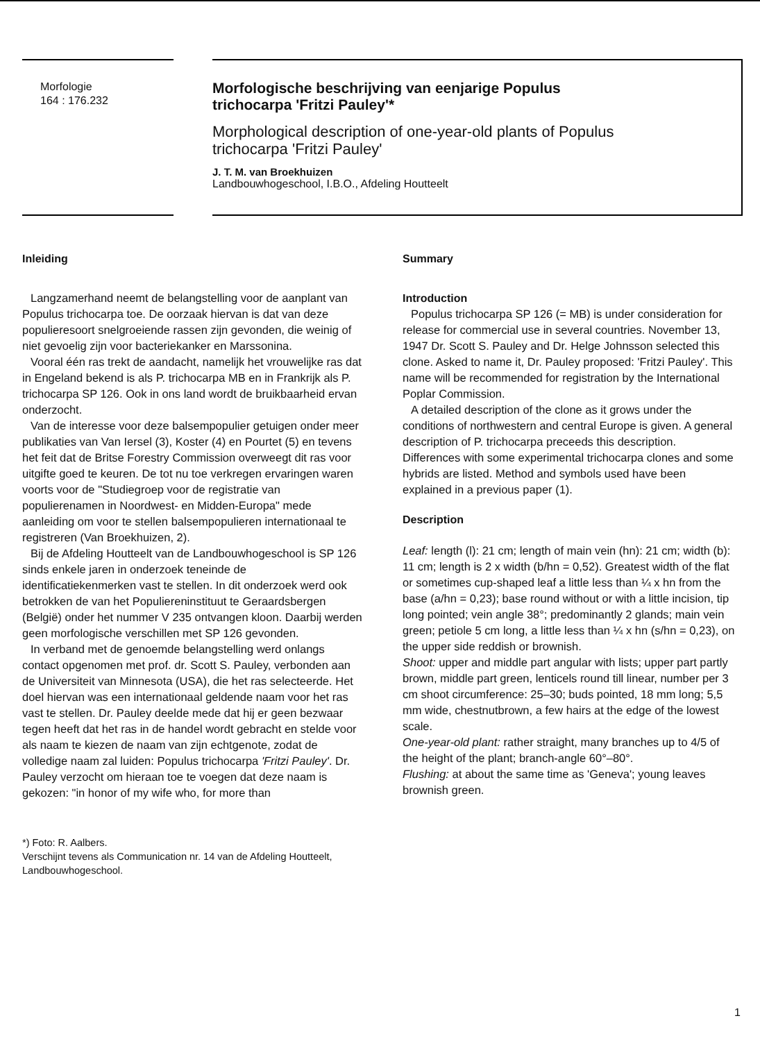Morfologie
164 : 176.232
Morfologische beschrijving van eenjarige Populus
trichocarpa 'Fritzi Pauley'*
Morphological description of one-year-old plants of Populus
trichocarpa 'Fritzi Pauley'
J. T. M. van Broekhuizen
Landbouwhogeschool, I.B.O., Afdeling Houtteelt
Inleiding
Langzamerhand neemt de belangstelling voor de aanplant van Populus trichocarpa toe. De oorzaak hiervan is dat van deze populieresoort snelgroeiende rassen zijn gevonden, die weinig of niet gevoelig zijn voor bacteriekanker en Marssonina.
Vooral één ras trekt de aandacht, namelijk het vrouwelijke ras dat in Engeland bekend is als P. trichocarpa MB en in Frankrijk als P. trichocarpa SP 126. Ook in ons land wordt de bruikbaarheid ervan onderzocht.
Van de interesse voor deze balsempopulier getuigen onder meer publikaties van Van Iersel (3), Koster (4) en Pourtet (5) en tevens het feit dat de Britse Forestry Commission overweegt dit ras voor uitgifte goed te keuren. De tot nu toe verkregen ervaringen waren voorts voor de "Studiegroep voor de registratie van populierenamen in Noordwest- en Midden-Europa" mede aanleiding om voor te stellen balsempopulieren internationaal te registreren (Van Broekhuizen, 2).
Bij de Afdeling Houtteelt van de Landbouwhogeschool is SP 126 sinds enkele jaren in onderzoek teneinde de identificatiekenmerken vast te stellen. In dit onderzoek werd ook betrokken de van het Populiereninstituut te Geraardsbergen (België) onder het nummer V 235 ontvangen kloon. Daarbij werden geen morfologische verschillen met SP 126 gevonden.
In verband met de genoemde belangstelling werd onlangs contact opgenomen met prof. dr. Scott S. Pauley, verbonden aan de Universiteit van Minnesota (USA), die het ras selecteerde. Het doel hiervan was een internationaal geldende naam voor het ras vast te stellen. Dr. Pauley deelde mede dat hij er geen bezwaar tegen heeft dat het ras in de handel wordt gebracht en stelde voor als naam te kiezen de naam van zijn echtgenote, zodat de volledige naam zal luiden: Populus trichocarpa 'Fritzi Pauley'. Dr. Pauley verzocht om hieraan toe te voegen dat deze naam is gekozen: "in honor of my wife who, for more than
*) Foto: R. Aalbers.
Verschijnt tevens als Communication nr. 14 van de Afdeling Houtteelt, Landbouwhogeschool.
Summary
Introduction
Populus trichocarpa SP 126 (= MB) is under consideration for release for commercial use in several countries. November 13, 1947 Dr. Scott S. Pauley and Dr. Helge Johnsson selected this clone. Asked to name it, Dr. Pauley proposed: 'Fritzi Pauley'. This name will be recommended for registration by the International Poplar Commission.
A detailed description of the clone as it grows under the conditions of northwestern and central Europe is given. A general description of P. trichocarpa preceeds this description. Differences with some experimental trichocarpa clones and some hybrids are listed. Method and symbols used have been explained in a previous paper (1).
Description
Leaf: length (l): 21 cm; length of main vein (hn): 21 cm; width (b): 11 cm; length is 2 x width (b/hn = 0,52). Greatest width of the flat or sometimes cup-shaped leaf a little less than ¼ x hn from the base (a/hn = 0,23); base round without or with a little incision, tip long pointed; vein angle 38°; predominantly 2 glands; main vein green; petiole 5 cm long, a little less than ¼ x hn (s/hn = 0,23), on the upper side reddish or brownish.
Shoot: upper and middle part angular with lists; upper part partly brown, middle part green, lenticels round till linear, number per 3 cm shoot circumference: 25–30; buds pointed, 18 mm long; 5,5 mm wide, chestnutbrown, a few hairs at the edge of the lowest scale.
One-year-old plant: rather straight, many branches up to 4/5 of the height of the plant; branch-angle 60°–80°.
Flushing: at about the same time as 'Geneva'; young leaves brownish green.
1